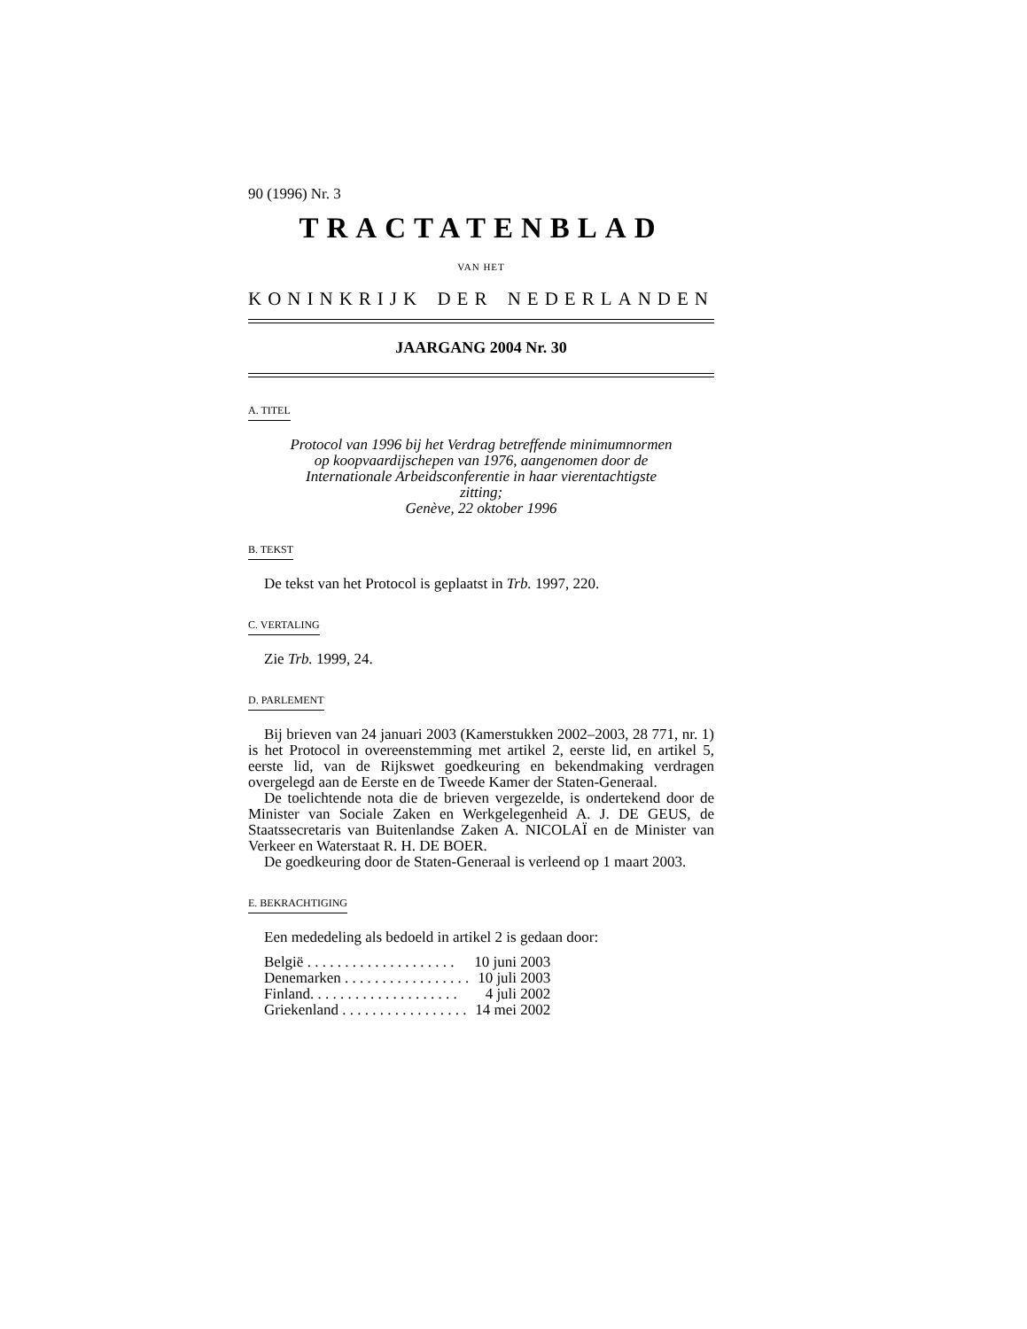90 (1996) Nr. 3
TRACTATENBLAD
VAN HET
KONINKRIJK DER NEDERLANDEN
JAARGANG 2004 Nr. 30
A. TITEL
Protocol van 1996 bij het Verdrag betreffende minimumnormen op koopvaardijschepen van 1976, aangenomen door de Internationale Arbeidsconferentie in haar vierentachtigste zitting;
Genève, 22 oktober 1996
B. TEKST
De tekst van het Protocol is geplaatst in Trb. 1997, 220.
C. VERTALING
Zie Trb. 1999, 24.
D. PARLEMENT
Bij brieven van 24 januari 2003 (Kamerstukken 2002–2003, 28 771, nr. 1) is het Protocol in overeenstemming met artikel 2, eerste lid, en artikel 5, eerste lid, van de Rijkswet goedkeuring en bekendmaking verdragen overgelegd aan de Eerste en de Tweede Kamer der Staten-Generaal.
De toelichtende nota die de brieven vergezelde, is ondertekend door de Minister van Sociale Zaken en Werkgelegenheid A. J. DE GEUS, de Staatssecretaris van Buitenlandse Zaken A. NICOLAÏ en de Minister van Verkeer en Waterstaat R. H. DE BOER.
De goedkeuring door de Staten-Generaal is verleend op 1 maart 2003.
E. BEKRACHTIGING
Een mededeling als bedoeld in artikel 2 is gedaan door:
| België . . . . . . . . . . . . . . . . . . . . | 10 juni 2003 |
| Denemarken . . . . . . . . . . . . . . . . . | 10 juli 2003 |
| Finland. . . . . . . . . . . . . . . . . . . . | 4 juli 2002 |
| Griekenland . . . . . . . . . . . . . . . . . | 14 mei 2002 |